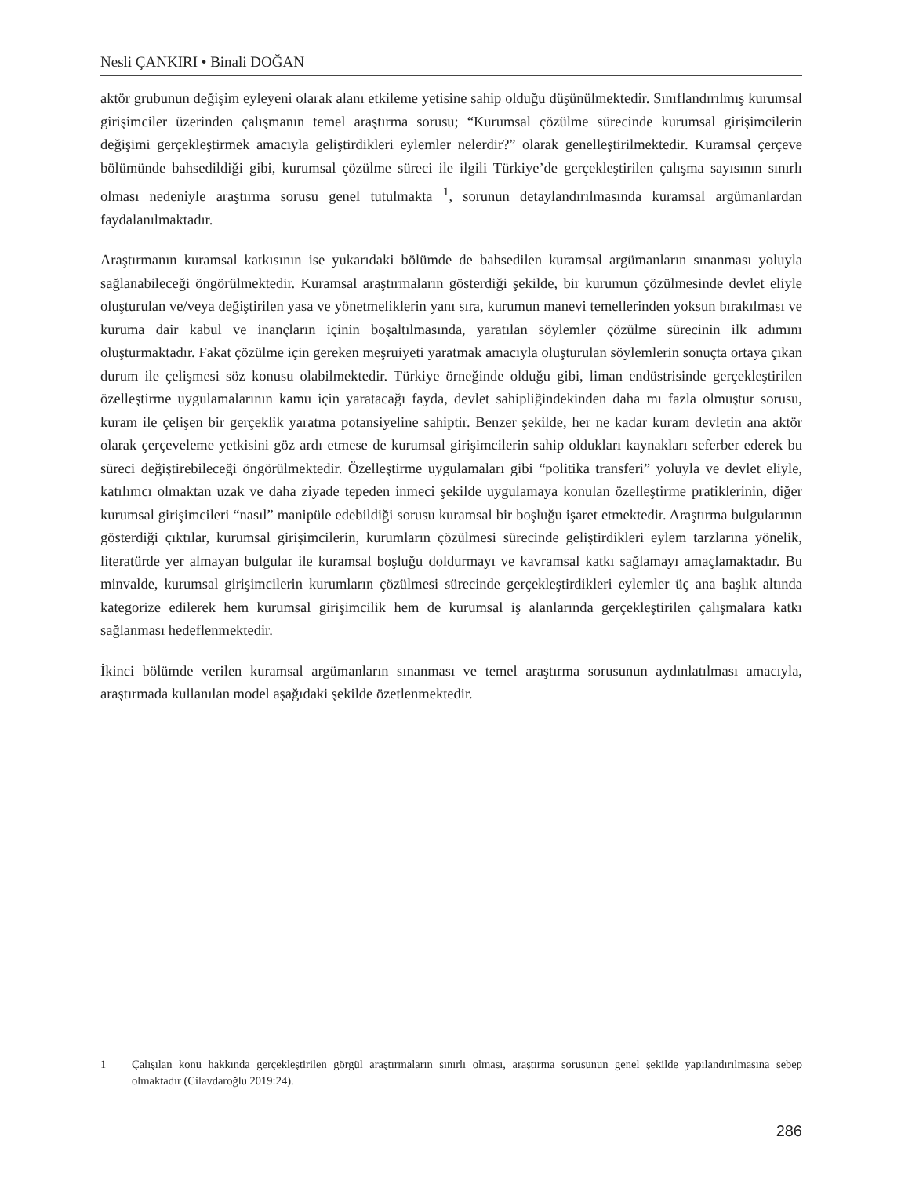Nesli ÇANKIRI • Binali DOĞAN
aktör grubunun değişim eyleyeni olarak alanı etkileme yetisine sahip olduğu düşünülmektedir. Sınıflandırılmış kurumsal girişimciler üzerinden çalışmanın temel araştırma sorusu; “Kurumsal çözülme sürecinde kurumsal girişimcilerin değişimi gerçekleştirmek amacıyla geliştirdikleri eylemler nelerdir?” olarak genelleştirilmektedir. Kuramsal çerçeve bölümünde bahsedildiği gibi, kurumsal çözülme süreci ile ilgili Türkiye’de gerçekleştirilen çalışma sayısının sınırlı olması nedeniyle araştırma sorusu genel tutulmakta <sup>1</sup>, sorunun detaylandırılmasında kuramsal argümanlardan faydalanılmaktadır.
Araştırmanın kuramsal katkısının ise yukarıdaki bölümde de bahsedilen kuramsal argümanların sınanması yoluyla sağlanabileceği öngörülmektedir. Kuramsal araştırmaların gösterdiği şekilde, bir kurumun çözülmesinde devlet eliyle oluşturulan ve/veya değiştirilen yasa ve yönetmeliklerin yanı sıra, kurumun manevi temellerinden yoksun bırakılması ve kuruma dair kabul ve inançların içinin boşaltılmasında, yaratılan söylemler çözülme sürecinin ilk adımını oluşturmaktadır. Fakat çözülme için gereken meşruiyeti yaratmak amacıyla oluşturulan söylemlerin sonuçta ortaya çıkan durum ile çelişmesi söz konusu olabilmektedir. Türkiye örneğinde olduğu gibi, liman endüstrisinde gerçekleştirilen özelleştirme uygulamalarının kamu için yaratacağı fayda, devlet sahipliğindekinden daha mı fazla olmuştur sorusu, kuram ile çelişen bir gerçeklik yaratma potansiyeline sahiptir. Benzer şekilde, her ne kadar kuram devletin ana aktör olarak çerçeveleme yetkisini göz ardı etmese de kurumsal girişimcilerin sahip oldukları kaynakları seferber ederek bu süreci değiştirebileceği öngörülmektedir. Özelleştirme uygulamaları gibi “politika transferi” yoluyla ve devlet eliyle, katılımcı olmaktan uzak ve daha ziyade tepeden inmeci şekilde uygulamaya konulan özelleştirme pratiklerinin, diğer kurumsal girişimcileri “nasıl” manipüle edebildiği sorusu kuramsal bir boşluğu işaret etmektedir. Araştırma bulgularının gösterdiği çıktılar, kurumsal girişimcilerin, kurumların çözülmesi sürecinde geliştirdikleri eylem tarzlarına yönelik, literatürde yer almayan bulgular ile kuramsal boşluğu doldurmayı ve kavramsal katkı sağlamayı amaçlamaktadır. Bu minvalde, kurumsal girişimcilerin kurumların çözülmesi sürecinde gerçekleştirdikleri eylemler üç ana başlık altında kategorize edilerek hem kurumsal girişimcilik hem de kurumsal iş alanlarında gerçekleştirilen çalışmalara katkı sağlanması hedeflenmektedir.
İkinci bölümde verilen kuramsal argümanların sınanması ve temel araştırma sorusunun aydınlatılması amacıyla, araştırmada kullanılan model aşağıdaki şekilde özetlenmektedir.
1 Çalışılan konu hakkında gerçekleştirilen görgül araştırmaların sınırlı olması, araştırma sorusunun genel şekilde yapılandırılmasına sebep olmaktadır (Cilavdaroğlu 2019:24).
286